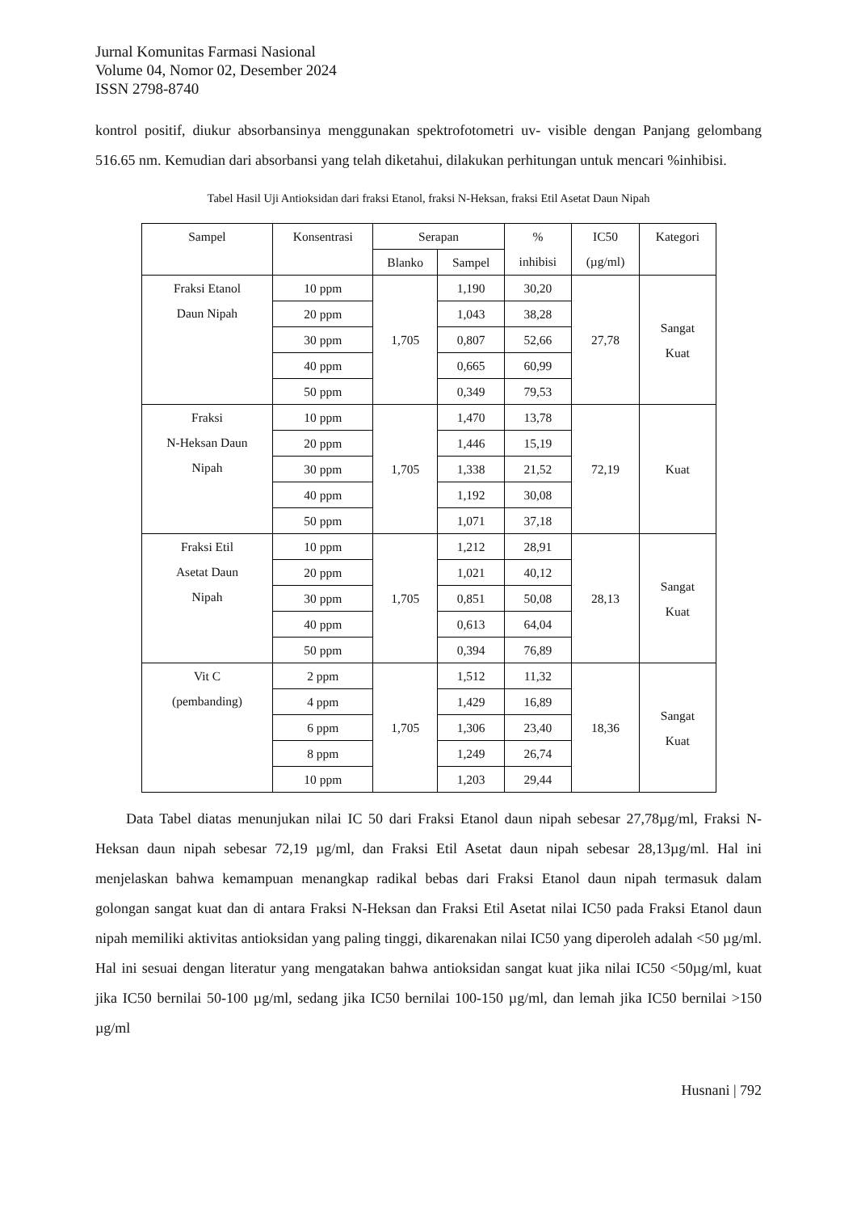Jurnal Komunitas Farmasi Nasional
Volume 04, Nomor 02, Desember 2024
ISSN 2798-8740
kontrol positif, diukur absorbansinya menggunakan spektrofotometri uv- visible dengan Panjang gelombang 516.65 nm. Kemudian dari absorbansi yang telah diketahui, dilakukan perhitungan untuk mencari %inhibisi.
Tabel Hasil Uji Antioksidan dari fraksi Etanol, fraksi N-Heksan, fraksi Etil Asetat Daun Nipah
| Sampel | Konsentrasi | Serapan | | % inhibisi | IC50 (µg/ml) | Kategori |
| --- | --- | --- | --- | --- | --- | --- |
| | | Blanko | Sampel | | | |
| Fraksi Etanol Daun Nipah | 10 ppm | 1,705 | 1,190 | 30,20 | 27,78 | Sangat Kuat |
| | 20 ppm | | 1,043 | 38,28 | | |
| | 30 ppm | | 0,807 | 52,66 | | |
| | 40 ppm | | 0,665 | 60,99 | | |
| | 50 ppm | | 0,349 | 79,53 | | |
| Fraksi N-Heksan Daun Nipah | 10 ppm | 1,705 | 1,470 | 13,78 | 72,19 | Kuat |
| | 20 ppm | | 1,446 | 15,19 | | |
| | 30 ppm | | 1,338 | 21,52 | | |
| | 40 ppm | | 1,192 | 30,08 | | |
| | 50 ppm | | 1,071 | 37,18 | | |
| Fraksi Etil Asetat Daun Nipah | 10 ppm | 1,705 | 1,212 | 28,91 | 28,13 | Sangat Kuat |
| | 20 ppm | | 1,021 | 40,12 | | |
| | 30 ppm | | 0,851 | 50,08 | | |
| | 40 ppm | | 0,613 | 64,04 | | |
| | 50 ppm | | 0,394 | 76,89 | | |
| Vit C (pembanding) | 2 ppm | 1,705 | 1,512 | 11,32 | 18,36 | Sangat Kuat |
| | 4 ppm | | 1,429 | 16,89 | | |
| | 6 ppm | | 1,306 | 23,40 | | |
| | 8 ppm | | 1,249 | 26,74 | | |
| | 10 ppm | | 1,203 | 29,44 | | |
Data Tabel diatas menunjukan nilai IC 50 dari Fraksi Etanol daun nipah sebesar 27,78µg/ml, Fraksi N-Heksan daun nipah sebesar 72,19 µg/ml, dan Fraksi Etil Asetat daun nipah sebesar 28,13µg/ml. Hal ini menjelaskan bahwa kemampuan menangkap radikal bebas dari Fraksi Etanol daun nipah termasuk dalam golongan sangat kuat dan di antara Fraksi N-Heksan dan Fraksi Etil Asetat nilai IC50 pada Fraksi Etanol daun nipah memiliki aktivitas antioksidan yang paling tinggi, dikarenakan nilai IC50 yang diperoleh adalah <50 µg/ml. Hal ini sesuai dengan literatur yang mengatakan bahwa antioksidan sangat kuat jika nilai IC50 <50µg/ml, kuat jika IC50 bernilai 50-100 µg/ml, sedang jika IC50 bernilai 100-150 µg/ml, dan lemah jika IC50 bernilai >150 µg/ml
Husnani | 792